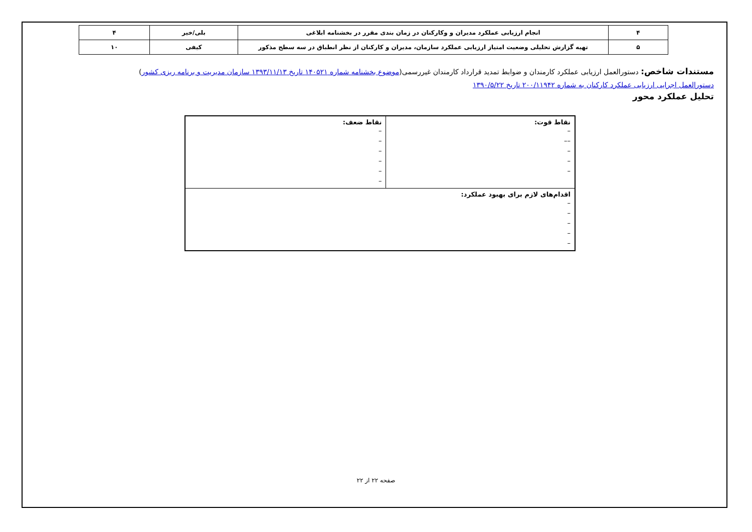| ۴ | انجام ارزیابی عملکرد مدیران و وکارکنان در زمان بندی مقرر در بخشنامه ابلاغی | بلی/خیر | ۴ |
| ۵ | تهیه گزارش تحلیلی وضعیت امتیاز ارزیابی عملکرد سازمان، مدیران و کارکنان از نظر انطباق در سه سطح مذکور | کیفی | ۱۰ |
مستندات شاخص: دستورالعمل ارزیابی عملکرد کارمندان و ضوابط تمدید قرارداد کارمندان غیررسمی(موضوع بخشنامه شماره ۱۴۰۵۲۱ تاریخ ۱۳۹۳/۱۱/۱۳ سازمان مدیریت و برنامه ریزی کشور)
دستورالعمل اجرایی ارزیابی عملکرد کارکنان به شماره ۲۰۰/۱۱۹۴۲ تاریخ ۱۳۹۰/۵/۲۲
تحلیل عملکرد محور
| نقاط قوت: – –– – – – | نقاط ضعف: – – – – – – |
| اقدام‌های لازم برای بهبود عملکرد: – – – – – | |
صفحه ۲۲ از ۲۲